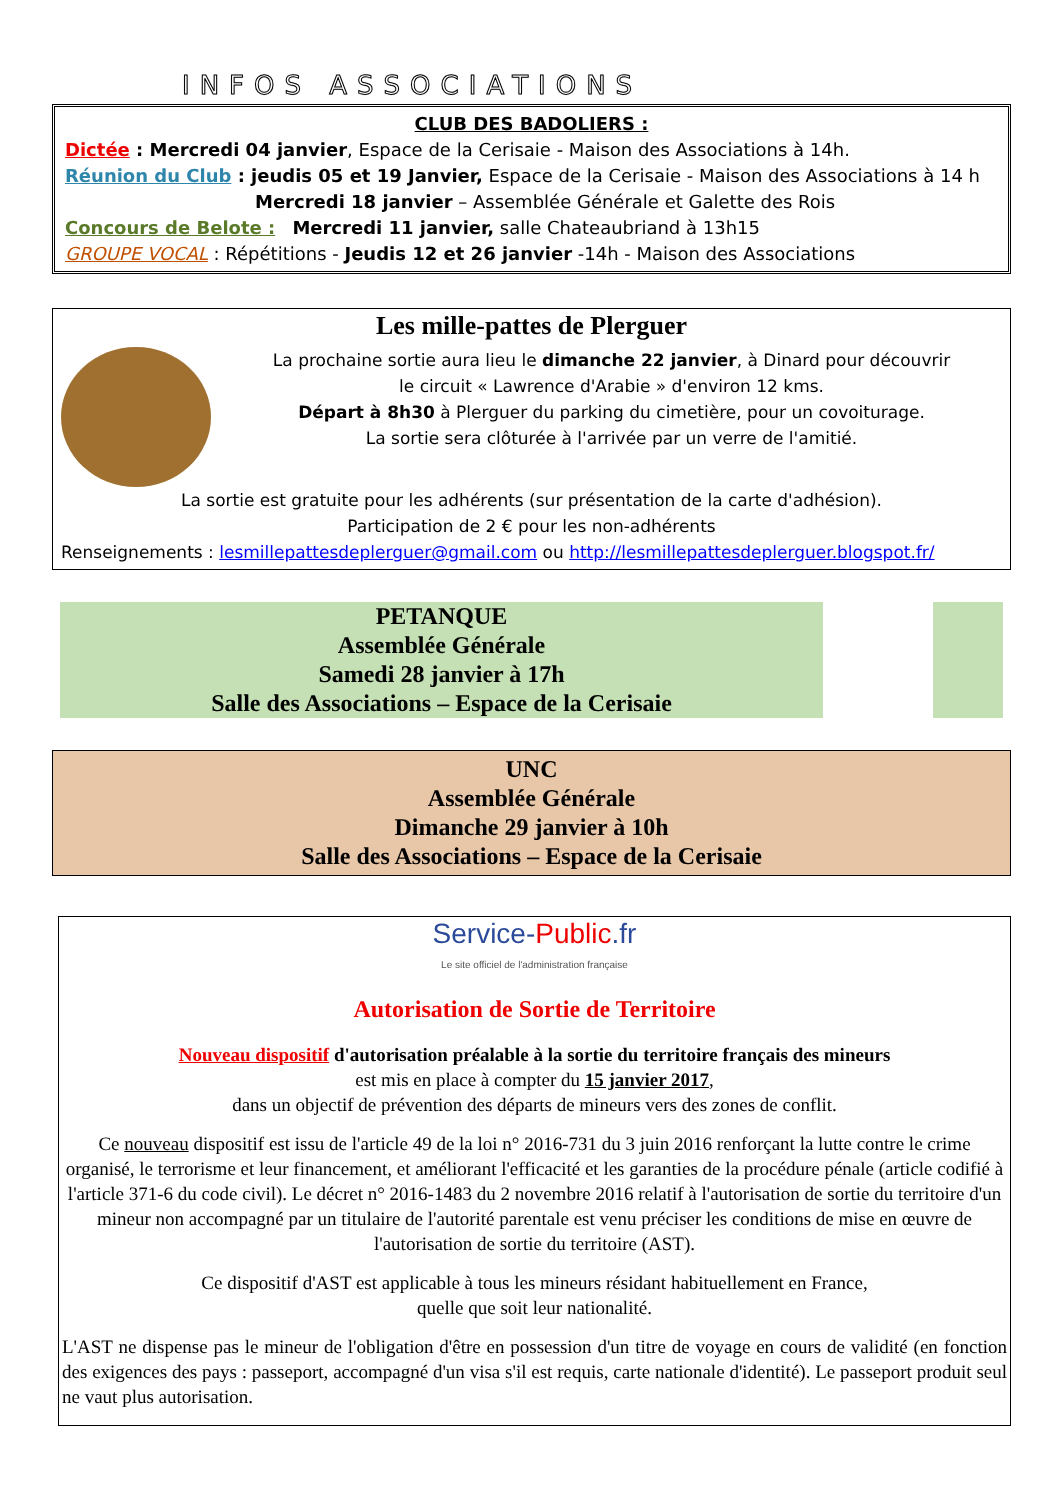INFOS ASSOCIATIONS
CLUB DES BADOLIERS :
Dictée : Mercredi 04 janvier, Espace de la Cerisaie - Maison des Associations à 14h.
Réunion du Club : jeudis 05 et 19 Janvier, Espace de la Cerisaie - Maison des Associations à 14 h
Mercredi 18 janvier – Assemblée Générale et Galette des Rois
Concours de Belote : Mercredi 11 janvier, salle Chateaubriand à 13h15
GROUPE VOCAL : Répétitions - Jeudis 12 et 26 janvier -14h - Maison des Associations
Les mille-pattes de Plerguer
La prochaine sortie aura lieu le dimanche 22 janvier, à Dinard pour découvrir
le circuit « Lawrence d'Arabie » d'environ 12 kms.
Départ à 8h30 à Plerguer du parking du cimetière, pour un covoiturage.
La sortie sera clôturée à l'arrivée par un verre de l'amitié.
La sortie est gratuite pour les adhérents (sur présentation de la carte d'adhésion).
Participation de 2 € pour les non-adhérents
Renseignements : lesmillepattesdeplerguer@gmail.com ou http://lesmillepattesdeplerguer.blogspot.fr/
PETANQUE
Assemblée Générale
Samedi 28 janvier à 17h
Salle des Associations – Espace de la Cerisaie
UNC
Assemblée Générale
Dimanche 29 janvier à 10h
Salle des Associations – Espace de la Cerisaie
Service-Public.fr
Le site officiel de l'administration française
Autorisation de Sortie de Territoire
Nouveau dispositif d'autorisation préalable à la sortie du territoire français des mineurs
est mis en place à compter du 15 janvier 2017,
dans un objectif de prévention des départs de mineurs vers des zones de conflit.
Ce nouveau dispositif est issu de l'article 49 de la loi n° 2016-731 du 3 juin 2016 renforçant la lutte contre le crime organisé, le terrorisme et leur financement, et améliorant l'efficacité et les garanties de la procédure pénale (article codifié à l'article 371-6 du code civil). Le décret n° 2016-1483 du 2 novembre 2016 relatif à l'autorisation de sortie du territoire d'un mineur non accompagné par un titulaire de l'autorité parentale est venu préciser les conditions de mise en œuvre de l'autorisation de sortie du territoire (AST).
Ce dispositif d'AST est applicable à tous les mineurs résidant habituellement en France,
quelle que soit leur nationalité.
L'AST ne dispense pas le mineur de l'obligation d'être en possession d'un titre de voyage en cours de validité (en fonction des exigences des pays : passeport, accompagné d'un visa s'il est requis, carte nationale d'identité). Le passeport produit seul ne vaut plus autorisation.